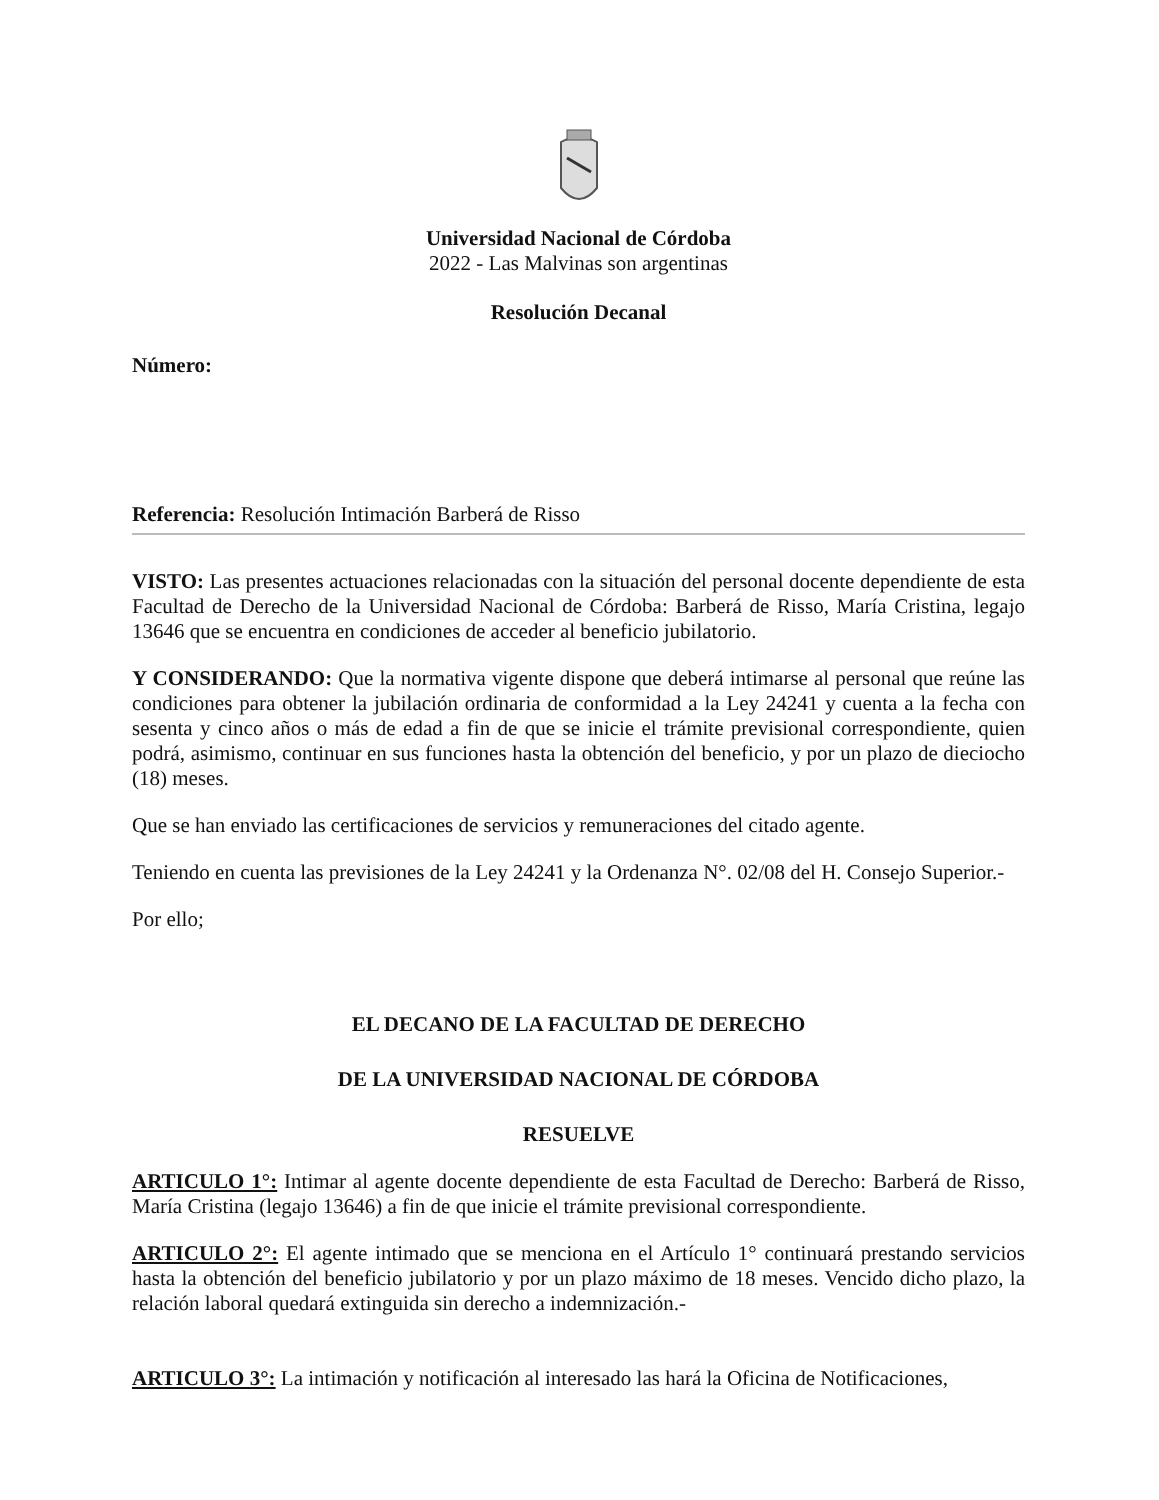Universidad Nacional de Córdoba
2022 - Las Malvinas son argentinas
Resolución Decanal
Número:
Referencia: Resolución Intimación Barberá de Risso
VISTO: Las presentes actuaciones relacionadas con la situación del personal docente dependiente de esta Facultad de Derecho de la Universidad Nacional de Córdoba: Barberá de Risso, María Cristina, legajo 13646 que se encuentra en condiciones de acceder al beneficio jubilatorio.
Y CONSIDERANDO: Que la normativa vigente dispone que deberá intimarse al personal que reúne las condiciones para obtener la jubilación ordinaria de conformidad a la Ley 24241 y cuenta a la fecha con sesenta y cinco años o más de edad a fin de que se inicie el trámite previsional correspondiente, quien podrá, asimismo, continuar en sus funciones hasta la obtención del beneficio, y por un plazo de dieciocho (18) meses.
Que se han enviado las certificaciones de servicios y remuneraciones del citado agente.
Teniendo en cuenta las previsiones de la Ley 24241 y la Ordenanza N°. 02/08 del H. Consejo Superior.-
Por ello;
EL DECANO DE LA FACULTAD DE DERECHO
DE LA UNIVERSIDAD NACIONAL DE CÓRDOBA
RESUELVE
ARTICULO 1°: Intimar al agente docente dependiente de esta Facultad de Derecho: Barberá de Risso, María Cristina (legajo 13646) a fin de que inicie el trámite previsional correspondiente.
ARTICULO 2°: El agente intimado que se menciona en el Artículo 1° continuará prestando servicios hasta la obtención del beneficio jubilatorio y por un plazo máximo de 18 meses. Vencido dicho plazo, la relación laboral quedará extinguida sin derecho a indemnización.-
ARTICULO 3°: La intimación y notificación al interesado las hará la Oficina de Notificaciones,